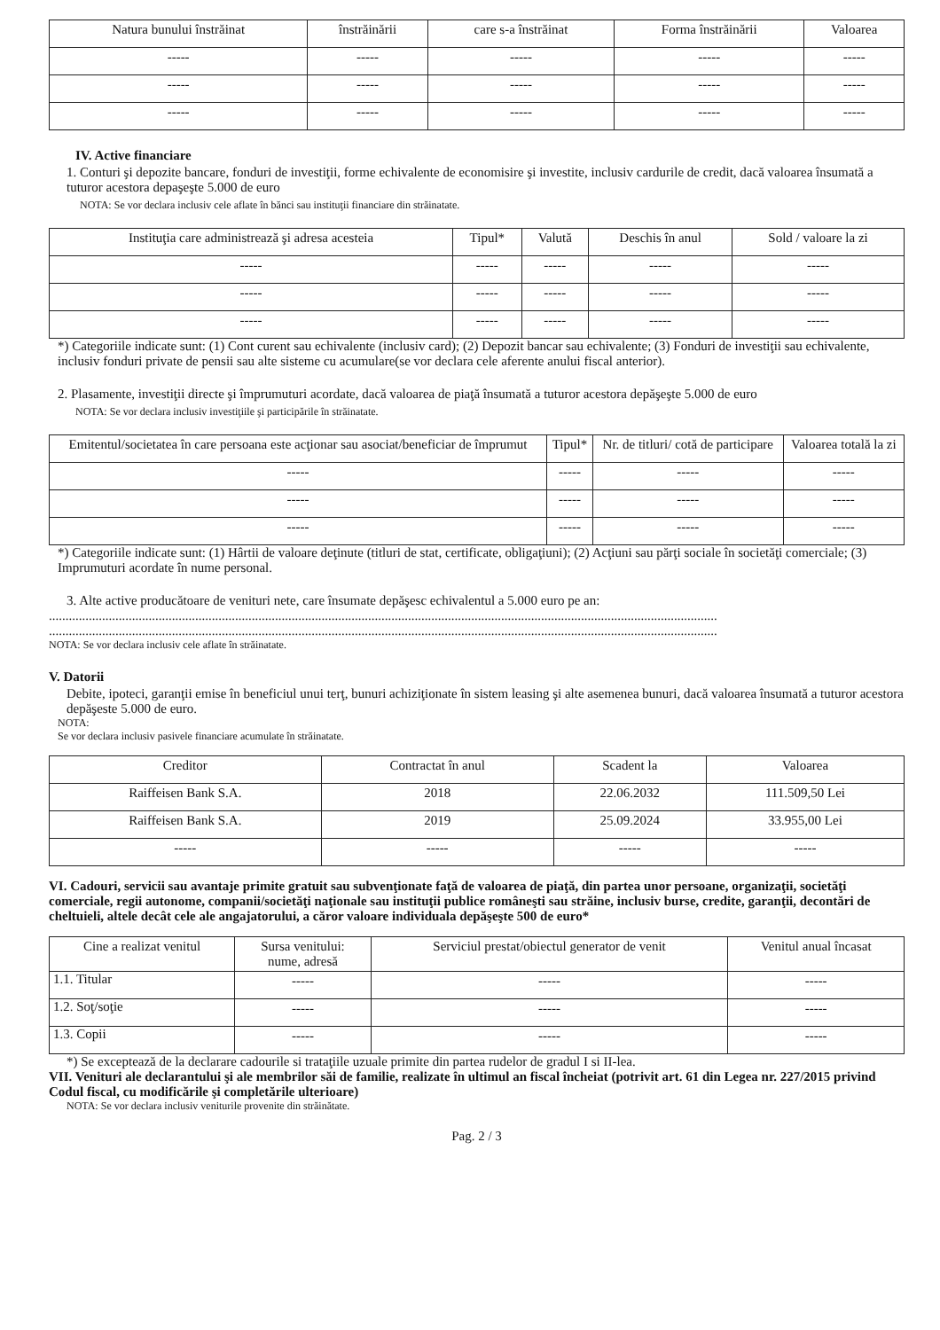| Natura bunului înstrăinat | înstrăinării | care s-a înstrăinat | Forma înstrăinării | Valoarea |
| --- | --- | --- | --- | --- |
| ----- | ----- | ----- | ----- | ----- |
| ----- | ----- | ----- | ----- | ----- |
| ----- | ----- | ----- | ----- | ----- |
IV. Active financiare
1. Conturi şi depozite bancare, fonduri de investiţii, forme echivalente de economisire şi investite, inclusiv cardurile de credit, dacă valoarea însumată a tuturor acestora depaşeşte 5.000 de euro
NOTA: Se vor declara inclusiv cele aflate în bănci sau instituţii financiare din străinatate.
| Instituţia care administrează şi adresa acesteia | Tipul* | Valută | Deschis în anul | Sold / valoare la zi |
| --- | --- | --- | --- | --- |
| ----- | ----- | ----- | ----- | ----- |
| ----- | ----- | ----- | ----- | ----- |
| ----- | ----- | ----- | ----- | ----- |
*) Categoriile indicate sunt: (1) Cont curent sau echivalente (inclusiv card); (2) Depozit bancar sau echivalente; (3) Fonduri de investiţii sau echivalente, inclusiv fonduri private de pensii sau alte sisteme cu acumulare(se vor declara cele aferente anului fiscal anterior).
2. Plasamente, investiţii directe şi împrumuturi acordate, dacă valoarea de piaţă însumată a tuturor acestora depăşeşte 5.000 de euro
NOTA: Se vor declara inclusiv investiţiile şi participările în străinatate.
| Emitentul/societatea în care persoana este acţionar sau asociat/beneficiar de împrumut | Tipul* | Nr. de titluri/ cotă de participare | Valoarea totală la zi |
| --- | --- | --- | --- |
| ----- | ----- | ----- | ----- |
| ----- | ----- | ----- | ----- |
| ----- | ----- | ----- | ----- |
*) Categoriile indicate sunt: (1) Hârtii de valoare deţinute (titluri de stat, certificate, obligaţiuni); (2) Acţiuni sau părţi sociale în societăţi comerciale; (3) Imprumuturi acordate în nume personal.
3. Alte active producătoare de venituri nete, care însumate depăşesc echivalentul a 5.000 euro pe an:
.........................................................................................................................................................................................................
.........................................................................................................................................................................................................
NOTA: Se vor declara inclusiv cele aflate în străinatate.
V. Datorii
Debite, ipoteci, garanţii emise în beneficiul unui terţ, bunuri achiziţionate în sistem leasing şi alte asemenea bunuri, dacă valoarea însumată a tuturor acestora depăşeste 5.000 de euro.
NOTA:
Se vor declara inclusiv pasivele financiare acumulate în străinatate.
| Creditor | Contractat în anul | Scadent la | Valoarea |
| --- | --- | --- | --- |
| Raiffeisen Bank S.A. | 2018 | 22.06.2032 | 111.509,50 Lei |
| Raiffeisen Bank S.A. | 2019 | 25.09.2024 | 33.955,00 Lei |
| ----- | ----- | ----- | ----- |
VI. Cadouri, servicii sau avantaje primite gratuit sau subvenţionate faţă de valoarea de piaţă, din partea unor persoane, organizaţii, societăţi comerciale, regii autonome, companii/societăţi naţionale sau instituţii publice româneşti sau străine, inclusiv burse, credite, garanţii, decontări de cheltuieli, altele decât cele ale angajatorului, a căror valoare individuala depăşeşte 500 de euro*
| Cine a realizat venitul | Sursa venitului: nume, adresă | Serviciul prestat/obiectul generator de venit | Venitul anual încasat |
| --- | --- | --- | --- |
| 1.1. Titular | ----- | ----- | ----- |
| 1.2. Soţ/soţie | ----- | ----- | ----- |
| 1.3. Copii | ----- | ----- | ----- |
*) Se exceptează de la declarare cadourile si trataţiile uzuale primite din partea rudelor de gradul I si II-lea.
VII. Venituri ale declarantului şi ale membrilor săi de familie, realizate în ultimul an fiscal încheiat (potrivit art. 61 din Legea nr. 227/2015 privind Codul fiscal, cu modificările şi completările ulterioare)
NOTA: Se vor declara inclusiv veniturile provenite din străinătate.
Pag. 2 / 3